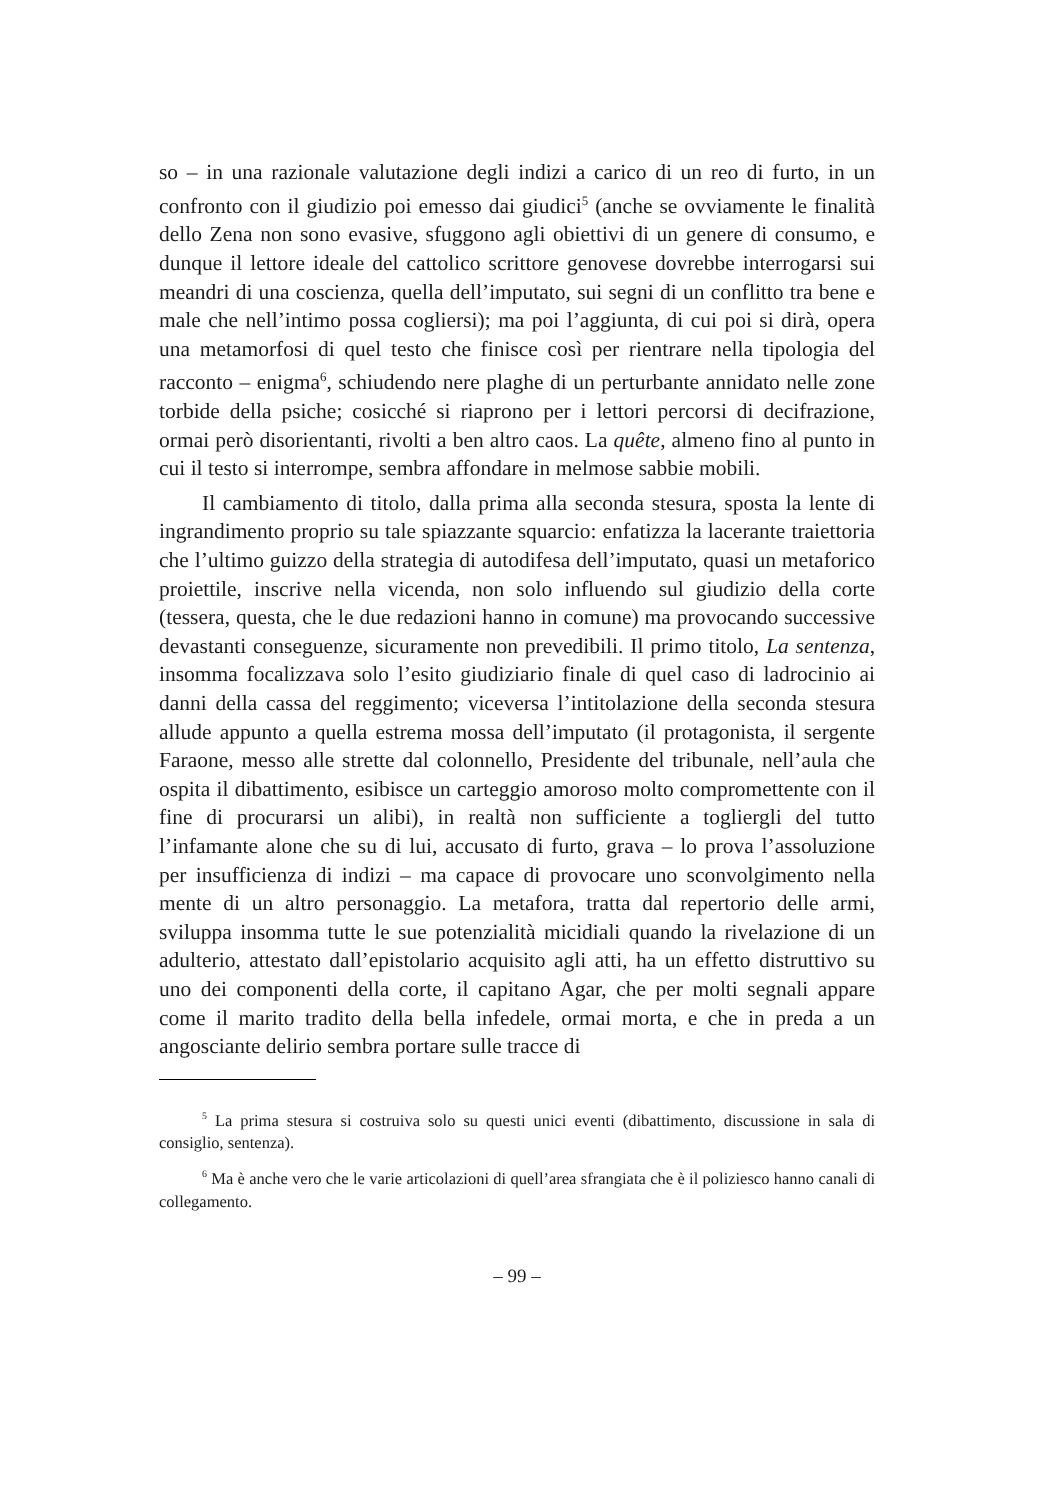so – in una razionale valutazione degli indizi a carico di un reo di furto, in un confronto con il giudizio poi emesso dai giudici<sup>5</sup> (anche se ovviamente le finalità dello Zena non sono evasive, sfuggono agli obiettivi di un genere di consumo, e dunque il lettore ideale del cattolico scrittore genovese dovrebbe interrogarsi sui meandri di una coscienza, quella dell’imputato, sui segni di un conflitto tra bene e male che nell’intimo possa cogliersi); ma poi l’aggiunta, di cui poi si dirà, opera una metamorfosi di quel testo che finisce così per rientrare nella tipologia del racconto – enigma<sup>6</sup>, schiudendo nere plaghe di un perturbante annidato nelle zone torbide della psiche; cosicché si riaprono per i lettori percorsi di decifrazione, ormai però disorientanti, rivolti a ben altro caos. La quête, almeno fino al punto in cui il testo si interrompe, sembra affondare in melmose sabbie mobili.
Il cambiamento di titolo, dalla prima alla seconda stesura, sposta la lente di ingrandimento proprio su tale spiazzante squarcio: enfatizza la lacerante traiettoria che l’ultimo guizzo della strategia di autodifesa dell’imputato, quasi un metaforico proiettile, inscrive nella vicenda, non solo influendo sul giudizio della corte (tessera, questa, che le due redazioni hanno in comune) ma provocando successive devastanti conseguenze, sicuramente non prevedibili. Il primo titolo, La sentenza, insomma focalizzava solo l’esito giudiziario finale di quel caso di ladrocinio ai danni della cassa del reggimento; viceversa l’intitolazione della seconda stesura allude appunto a quella estrema mossa dell’imputato (il protagonista, il sergente Faraone, messo alle strette dal colonnello, Presidente del tribunale, nell’aula che ospita il dibattimento, esibisce un carteggio amoroso molto compromettente con il fine di procurarsi un alibi), in realtà non sufficiente a togliergli del tutto l’infamante alone che su di lui, accusato di furto, grava – lo prova l’assoluzione per insufficienza di indizi – ma capace di provocare uno sconvolgimento nella mente di un altro personaggio. La metafora, tratta dal repertorio delle armi, sviluppa insomma tutte le sue potenzialità micidiali quando la rivelazione di un adulterio, attestato dall’epistolario acquisito agli atti, ha un effetto distruttivo su uno dei componenti della corte, il capitano Agar, che per molti segnali appare come il marito tradito della bella infedele, ormai morta, e che in preda a un angosciante delirio sembra portare sulle tracce di
<sup>5</sup> La prima stesura si costruiva solo su questi unici eventi (dibattimento, discussione in sala di consiglio, sentenza).
<sup>6</sup> Ma è anche vero che le varie articolazioni di quell’area sfrangiata che è il poliziesco hanno canali di collegamento.
– 99 –